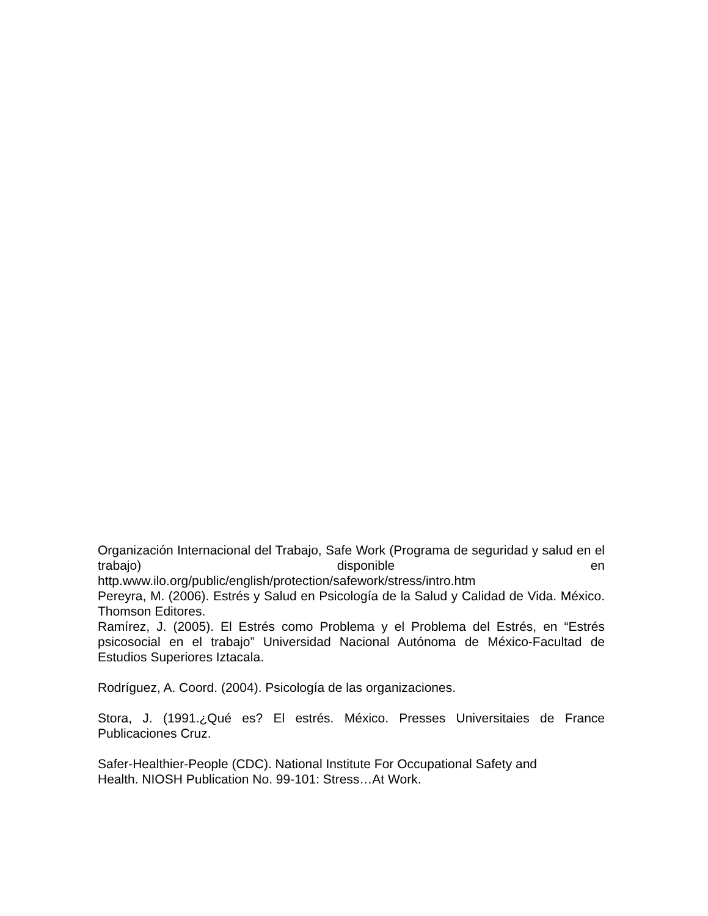Organización Internacional del Trabajo, Safe Work (Programa de seguridad y salud en el trabajo) disponible en
http.www.ilo.org/public/english/protection/safework/stress/intro.htm
Pereyra, M. (2006). Estrés y Salud en Psicología de la Salud y Calidad de Vida. México. Thomson Editores.
Ramírez, J. (2005). El Estrés como Problema y el Problema del Estrés, en “Estrés psicosocial en el trabajo” Universidad Nacional Autónoma de México-Facultad de Estudios Superiores Iztacala.
Rodríguez, A. Coord. (2004). Psicología de las organizaciones.
Stora, J. (1991.¿Qué es? El estrés. México. Presses Universitaies de France Publicaciones Cruz.
Safer-Healthier-People (CDC). National Institute For Occupational Safety and
Health. NIOSH Publication No. 99-101: Stress…At Work.